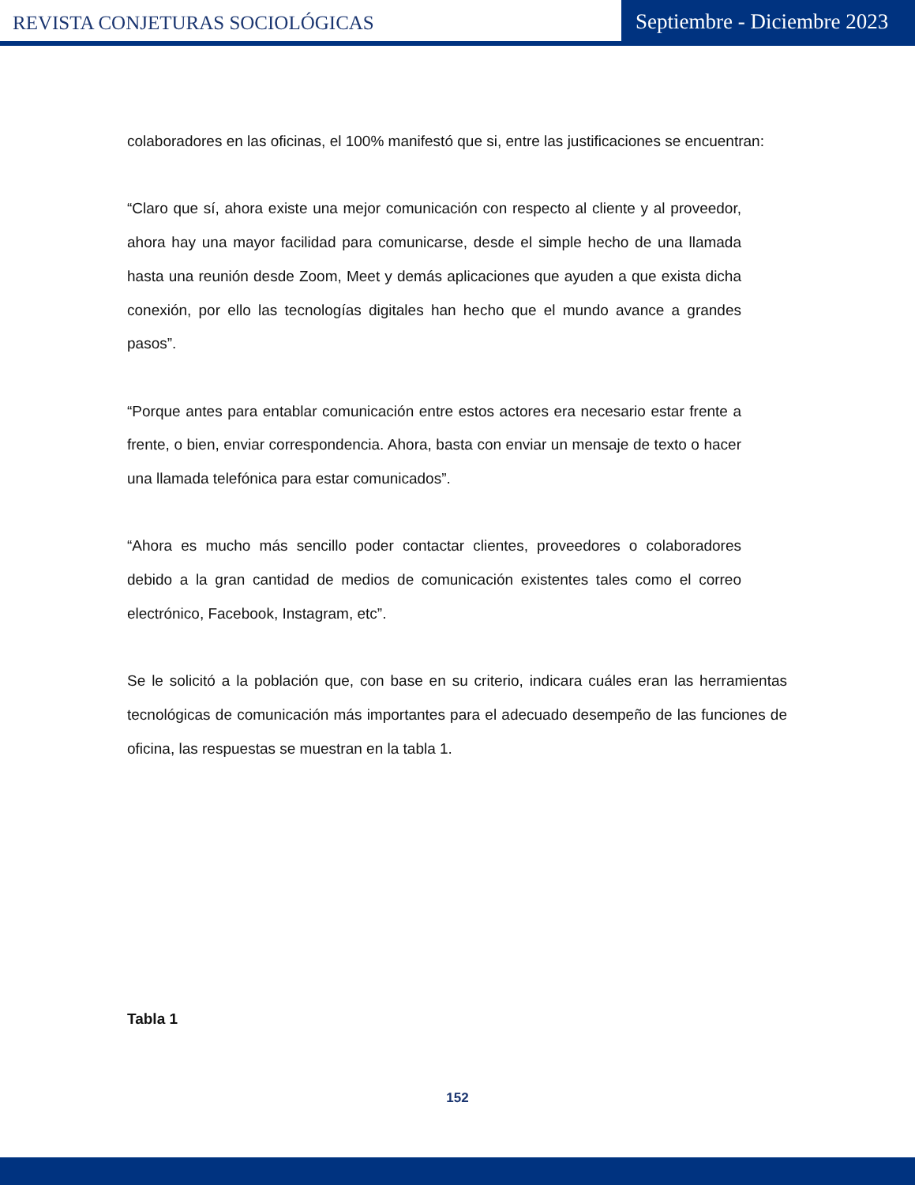REVISTA CONJETURAS SOCIOLÓGICAS
Septiembre - Diciembre 2023
colaboradores en las oficinas, el 100% manifestó que si, entre las justificaciones se encuentran:
“Claro que sí, ahora existe una mejor comunicación con respecto al cliente y al proveedor, ahora hay una mayor facilidad para comunicarse, desde el simple hecho de una llamada hasta una reunión desde Zoom, Meet y demás aplicaciones que ayuden a que exista dicha conexión, por ello las tecnologías digitales han hecho que el mundo avance a grandes pasos”.
“Porque antes para entablar comunicación entre estos actores era necesario estar frente a frente, o bien, enviar correspondencia. Ahora, basta con enviar un mensaje de texto o hacer una llamada telefónica para estar comunicados”.
“Ahora es mucho más sencillo poder contactar clientes, proveedores o colaboradores debido a la gran cantidad de medios de comunicación existentes tales como el correo electrónico, Facebook, Instagram, etc”.
Se le solicitó a la población que, con base en su criterio, indicara cuáles eran las herramientas tecnológicas de comunicación más importantes para el adecuado desempeño de las funciones de oficina, las respuestas se muestran en la tabla 1.
Tabla 1
152